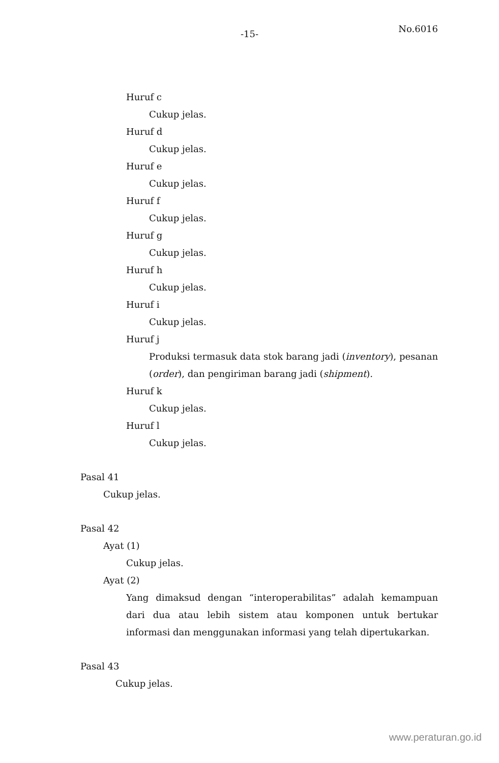-15-
No.6016
Huruf c
Cukup jelas.
Huruf d
Cukup jelas.
Huruf e
Cukup jelas.
Huruf f
Cukup jelas.
Huruf g
Cukup jelas.
Huruf h
Cukup jelas.
Huruf i
Cukup jelas.
Huruf j
Produksi termasuk data stok barang jadi (inventory), pesanan (order), dan pengiriman barang jadi (shipment).
Huruf k
Cukup jelas.
Huruf l
Cukup jelas.
Pasal 41
Cukup jelas.
Pasal 42
Ayat (1)
Cukup jelas.
Ayat (2)
Yang dimaksud dengan “interoperabilitas” adalah kemampuan dari dua atau lebih sistem atau komponen untuk bertukar informasi dan menggunakan informasi yang telah dipertukarkan.
Pasal 43
Cukup jelas.
www.peraturan.go.id